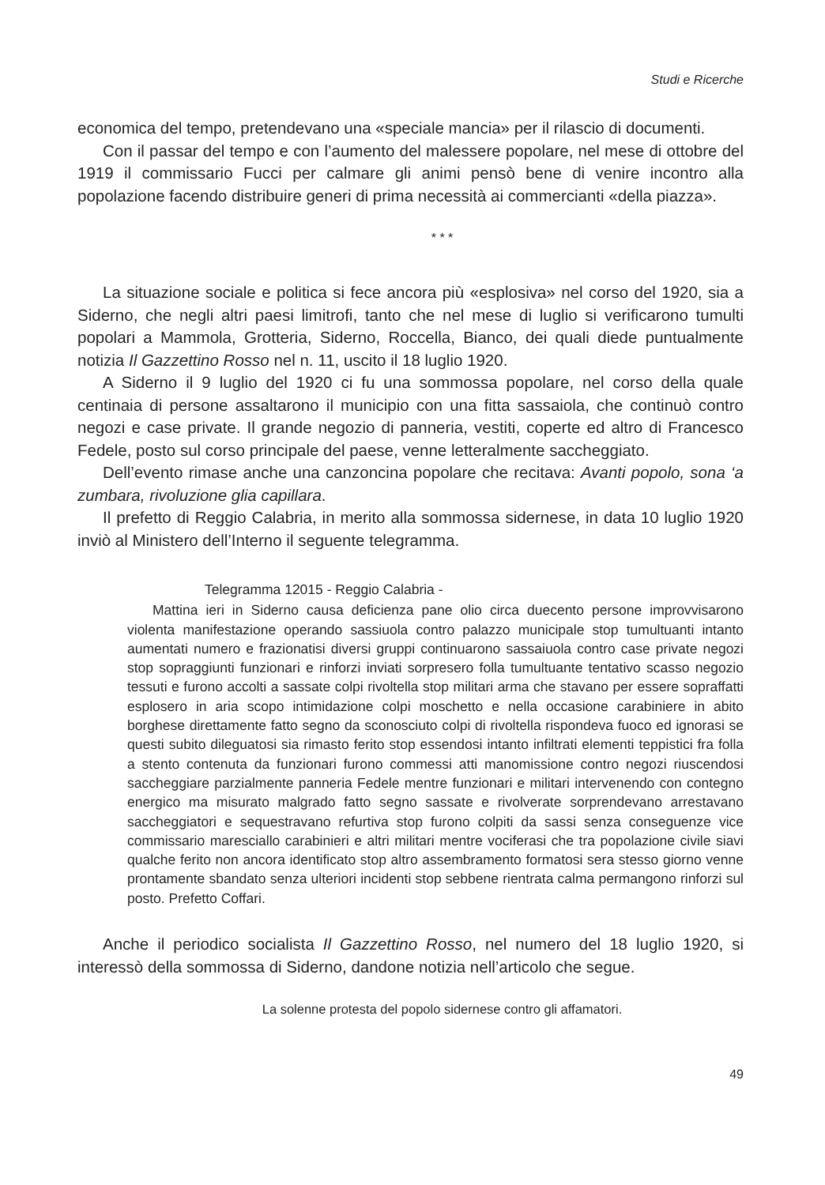Studi e Ricerche
economica del tempo, pretendevano una «speciale mancia» per il rilascio di documenti.
Con il passar del tempo e con l’aumento del malessere popolare, nel mese di ottobre del 1919 il commissario Fucci per calmare gli animi pensò bene di venire incontro alla popolazione facendo distribuire generi di prima necessità ai commercianti «della piazza».
* * *
La situazione sociale e politica si fece ancora più «esplosiva» nel corso del 1920, sia a Siderno, che negli altri paesi limitrofi, tanto che nel mese di luglio si verificarono tumulti popolari a Mammola, Grotteria, Siderno, Roccella, Bianco, dei quali diede puntualmente notizia Il Gazzettino Rosso nel n. 11, uscito il 18 luglio 1920.
A Siderno il 9 luglio del 1920 ci fu una sommossa popolare, nel corso della quale centinaia di persone assaltarono il municipio con una fitta sassaiola, che continuò contro negozi e case private. Il grande negozio di panneria, vestiti, coperte ed altro di Francesco Fedele, posto sul corso principale del paese, venne letteralmente saccheggiato.
Dell’evento rimase anche una canzoncina popolare che recitava: Avanti popolo, sona ‘a zumbara, rivoluzione glia capillara.
Il prefetto di Reggio Calabria, in merito alla sommossa sidernese, in data 10 luglio 1920 inviò al Ministero dell’Interno il seguente telegramma.
Telegramma 12015 - Reggio Calabria -
Mattina ieri in Siderno causa deficienza pane olio circa duecento persone improvvisarono violenta manifestazione operando sassiuola contro palazzo municipale stop tumultuanti intanto aumentati numero e frazionatisi diversi gruppi continuarono sassaiuola contro case private negozi stop sopraggiunti funzionari e rinforzi inviati sorpresero folla tumultuante tentativo scasso negozio tessuti e furono accolti a sassate colpi rivoltella stop militari arma che stavano per essere sopraffatti esplosero in aria scopo intimidazione colpi moschetto e nella occasione carabiniere in abito borghese direttamente fatto segno da sconosciuto colpi di rivoltella rispondeva fuoco ed ignorasi se questi subito dileguatosi sia rimasto ferito stop essendosi intanto infiltrati elementi teppistici fra folla a stento contenuta da funzionari furono commessi atti manomissione contro negozi riuscendosi saccheggiare parzialmente panneria Fedele mentre funzionari e militari intervenendo con contegno energico ma misurato malgrado fatto segno sassate e rivolverate sorprendevano arrestavano saccheggiatori e sequestravano refurtiva stop furono colpiti da sassi senza conseguenze vice commissario maresciallo carabinieri e altri militari mentre vociferasi che tra popolazione civile siavi qualche ferito non ancora identificato stop altro assembramento formatosi sera stesso giorno venne prontamente sbandato senza ulteriori incidenti stop sebbene rientrata calma permangono rinforzi sul posto. Prefetto Coffari.
Anche il periodico socialista Il Gazzettino Rosso, nel numero del 18 luglio 1920, si interessò della sommossa di Siderno, dandone notizia nell’articolo che segue.
La solenne protesta del popolo sidernese contro gli affamatori.
49